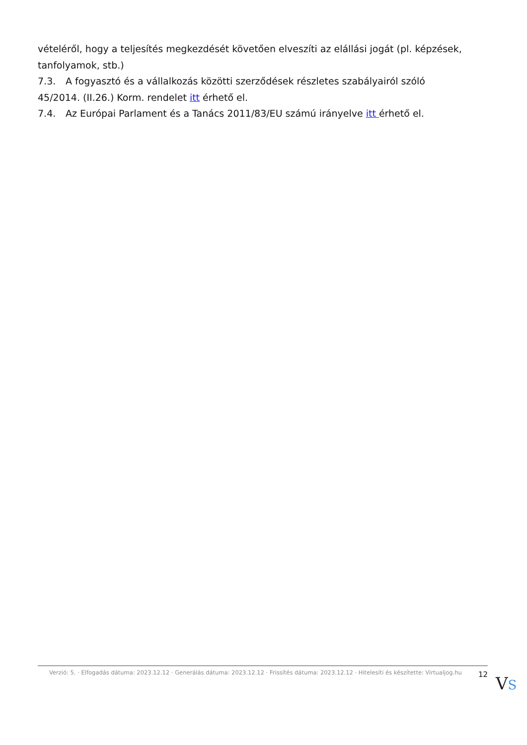vételéről, hogy a teljesítés megkezdését követően elveszíti az elállási jogát (pl. képzések, tanfolyamok, stb.)
7.3. A fogyasztó és a vállalkozás közötti szerződések részletes szabályairól szóló 45/2014. (II.26.) Korm. rendelet itt érhető el.
7.4. Az Európai Parlament és a Tanács 2011/83/EU számú irányelve itt érhető el.
Verzió: 5. · Elfogadás dátuma: 2023.12.12 · Generálás dátuma: 2023.12.12 · Frissítés dátuma: 2023.12.12 · Hitelesíti és készítette: Virtualjog.hu
12
VS